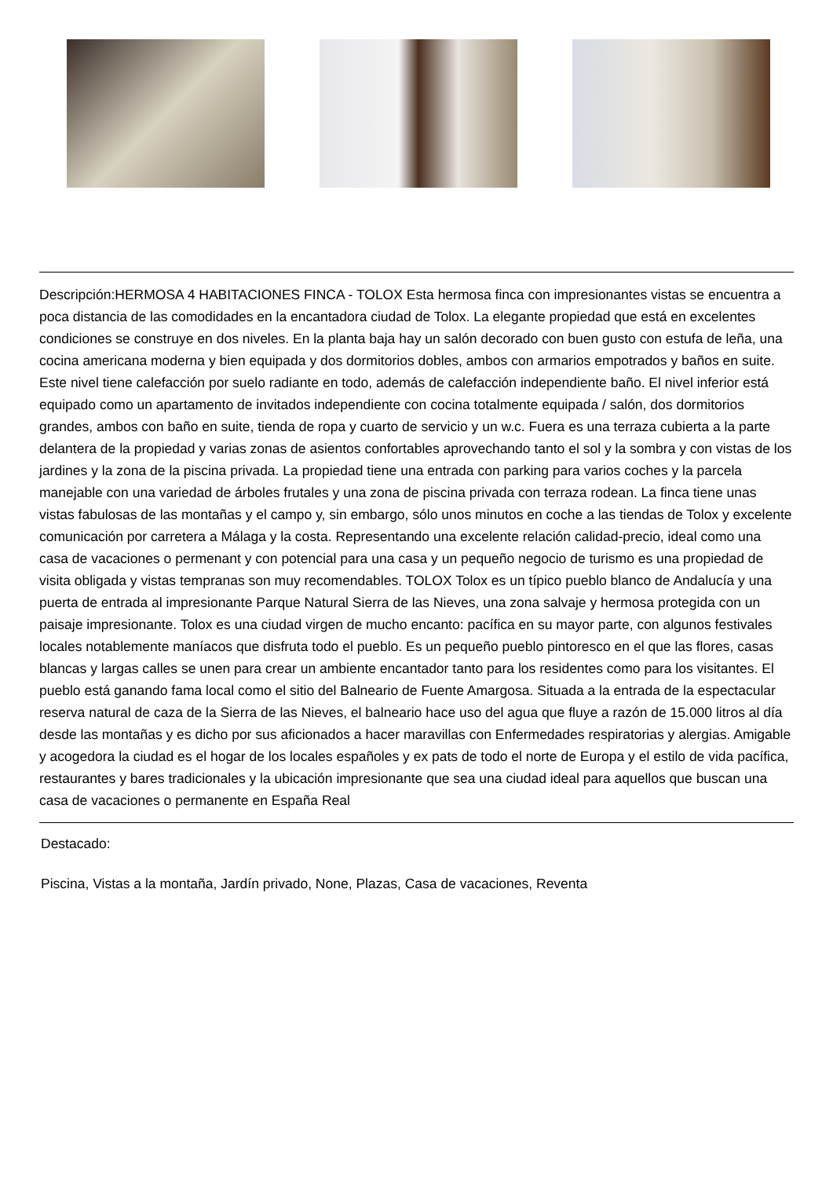Descripción:HERMOSA 4 HABITACIONES FINCA - TOLOX Esta hermosa finca con impresionantes vistas se encuentra a poca distancia de las comodidades en la encantadora ciudad de Tolox. La elegante propiedad que está en excelentes condiciones se construye en dos niveles. En la planta baja hay un salón decorado con buen gusto con estufa de leña, una cocina americana moderna y bien equipada y dos dormitorios dobles, ambos con armarios empotrados y baños en suite. Este nivel tiene calefacción por suelo radiante en todo, además de calefacción independiente baño. El nivel inferior está equipado como un apartamento de invitados independiente con cocina totalmente equipada / salón, dos dormitorios grandes, ambos con baño en suite, tienda de ropa y cuarto de servicio y un w.c. Fuera es una terraza cubierta a la parte delantera de la propiedad y varias zonas de asientos confortables aprovechando tanto el sol y la sombra y con vistas de los jardines y la zona de la piscina privada. La propiedad tiene una entrada con parking para varios coches y la parcela manejable con una variedad de árboles frutales y una zona de piscina privada con terraza rodean. La finca tiene unas vistas fabulosas de las montañas y el campo y, sin embargo, sólo unos minutos en coche a las tiendas de Tolox y excelente comunicación por carretera a Málaga y la costa. Representando una excelente relación calidad-precio, ideal como una casa de vacaciones o permenant y con potencial para una casa y un pequeño negocio de turismo es una propiedad de visita obligada y vistas tempranas son muy recomendables. TOLOX Tolox es un típico pueblo blanco de Andalucía y una puerta de entrada al impresionante Parque Natural Sierra de las Nieves, una zona salvaje y hermosa protegida con un paisaje impresionante. Tolox es una ciudad virgen de mucho encanto: pacífica en su mayor parte, con algunos festivales locales notablemente maníacos que disfruta todo el pueblo. Es un pequeño pueblo pintoresco en el que las flores, casas blancas y largas calles se unen para crear un ambiente encantador tanto para los residentes como para los visitantes. El pueblo está ganando fama local como el sitio del Balneario de Fuente Amargosa. Situada a la entrada de la espectacular reserva natural de caza de la Sierra de las Nieves, el balneario hace uso del agua que fluye a razón de 15.000 litros al día desde las montañas y es dicho por sus aficionados a hacer maravillas con Enfermedades respiratorias y alergias. Amigable y acogedora la ciudad es el hogar de los locales españoles y ex pats de todo el norte de Europa y el estilo de vida pacífica, restaurantes y bares tradicionales y la ubicación impresionante que sea una ciudad ideal para aquellos que buscan una casa de vacaciones o permanente en España Real
Destacado:
Piscina, Vistas a la montaña, Jardín privado, None, Plazas, Casa de vacaciones, Reventa